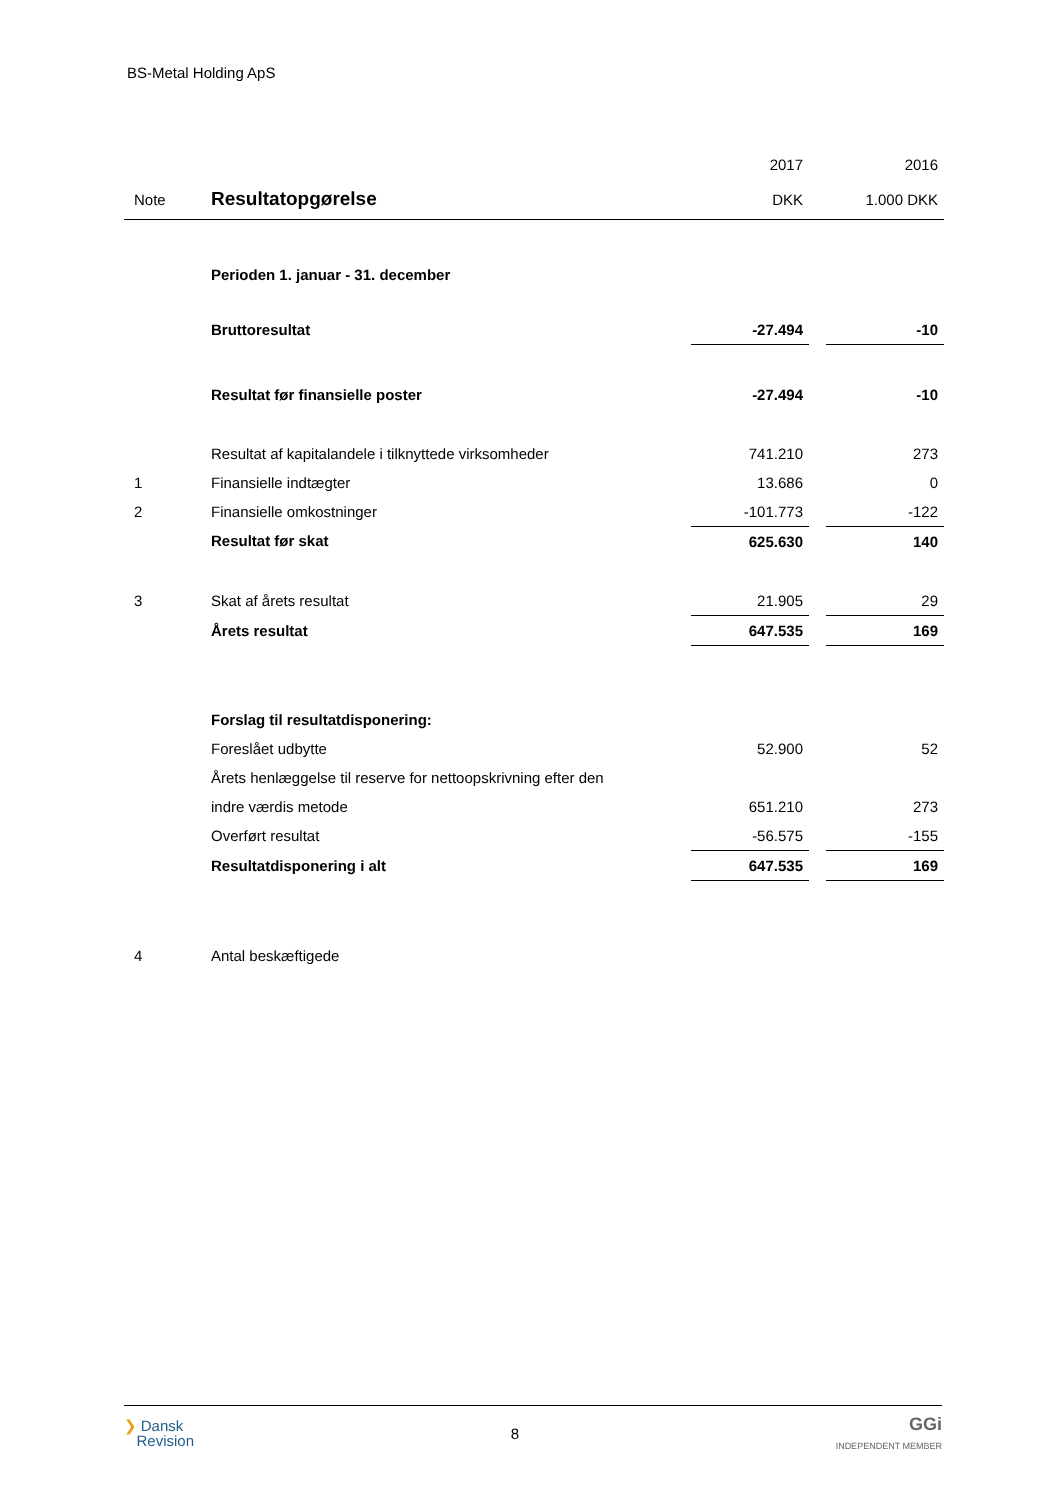BS-Metal Holding ApS
| | | 2017 | | 2016 |
| Note | Resultatopgørelse | DKK | | 1.000 DKK |
| | Perioden 1. januar - 31. december | | | |
| | Bruttoresultat | -27.494 | | -10 |
| | Resultat før finansielle poster | -27.494 | | -10 |
| | Resultat af kapitalandele i tilknyttede virksomheder | 741.210 | | 273 |
| 1 | Finansielle indtægter | 13.686 | | 0 |
| 2 | Finansielle omkostninger | -101.773 | | -122 |
| | Resultat før skat | 625.630 | | 140 |
| 3 | Skat af årets resultat | 21.905 | | 29 |
| | Årets resultat | 647.535 | | 169 |
| | Forslag til resultatdisponering: | | | |
| | Foreslået udbytte | 52.900 | | 52 |
| | Årets henlæggelse til reserve for nettoopskrivning efter den | | | |
| | indre værdis metode | 651.210 | | 273 |
| | Overført resultat | -56.575 | | -155 |
| | Resultatdisponering i alt | 647.535 | | 169 |
| 4 | Antal beskæftigede | | | |
❯ Dansk
Revision
8
GGi
INDEPENDENT MEMBER